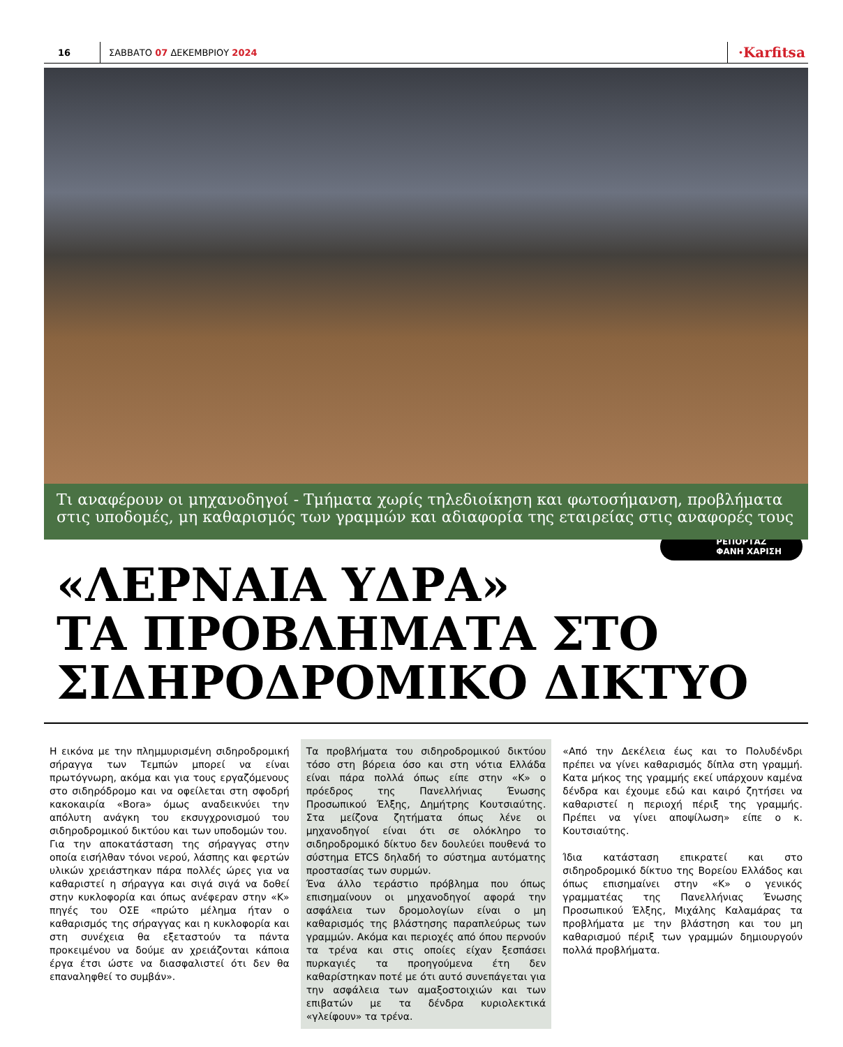16
ΣΑΒΒΑΤΟ 07 ΔΕΚΕΜΒΡΙΟΥ 2024
·Karfitsa
Τι αναφέρουν οι μηχανοδηγοί - Τμήματα χωρίς τηλεδιοίκηση και φωτοσήμανση, προβλήματα στις υποδομές, μη καθαρισμός των γραμμών και αδιαφορία της εταιρείας στις αναφορές τους
ΡΕΠΟΡΤΑΖ
ΦΑΝΗ ΧΑΡΙΣΗ
«ΛΕΡΝΑΙΑ ΥΔΡΑ»
ΤΑ ΠΡΟΒΛΗΜΑΤΑ ΣΤΟ ΣΙΔΗΡΟΔΡΟΜΙΚΟ ΔΙΚΤΥΟ
Η εικόνα με την πλημμυρισμένη σιδηροδρομική σήραγγα των Τεμπών μπορεί να είναι πρωτόγνωρη, ακόμα και για τους εργαζόμενους στο σιδηρόδρομο και να οφείλεται στη σφοδρή κακοκαιρία «Bora» όμως αναδεικνύει την απόλυτη ανάγκη του εκσυγχρονισμού του σιδηροδρομικού δικτύου και των υποδομών του.
Για την αποκατάσταση της σήραγγας στην οποία εισήλθαν τόνοι νερού, λάσπης και φερτών υλικών χρειάστηκαν πάρα πολλές ώρες για να καθαριστεί η σήραγγα και σιγά σιγά να δοθεί στην κυκλοφορία και όπως ανέφεραν στην «Κ» πηγές του ΟΣΕ «πρώτο μέλημα ήταν ο καθαρισμός της σήραγγας και η κυκλοφορία και στη συνέχεια θα εξεταστούν τα πάντα προκειμένου να δούμε αν χρειάζονται κάποια έργα έτσι ώστε να διασφαλιστεί ότι δεν θα επαναληφθεί το συμβάν».
Τα προβλήματα του σιδηροδρομικού δικτύου τόσο στη βόρεια όσο και στη νότια Ελλάδα είναι πάρα πολλά όπως είπε στην «Κ» ο πρόεδρος της Πανελλήνιας Ένωσης Προσωπικού Έλξης, Δημήτρης Κουτσιαύτης. Στα μείζονα ζητήματα όπως λένε οι μηχανοδηγοί είναι ότι σε ολόκληρο το σιδηροδρομικό δίκτυο δεν δουλεύει πουθενά το σύστημα ETCS δηλαδή το σύστημα αυτόματης προστασίας των συρμών.
Ένα άλλο τεράστιο πρόβλημα που όπως επισημαίνουν οι μηχανοδηγοί αφορά την ασφάλεια των δρομολογίων είναι ο μη καθαρισμός της βλάστησης παραπλεύρως των γραμμών. Ακόμα και περιοχές από όπου περνούν τα τρένα και στις οποίες είχαν ξεσπάσει πυρκαγιές τα προηγούμενα έτη δεν καθαρίστηκαν ποτέ με ότι αυτό συνεπάγεται για την ασφάλεια των αμαξοστοιχιών και των επιβατών με τα δένδρα κυριολεκτικά «γλείφουν» τα τρένα.
«Από την Δεκέλεια έως και το Πολυδένδρι πρέπει να γίνει καθαρισμός δίπλα στη γραμμή. Κατα μήκος της γραμμής εκεί υπάρχουν καμένα δένδρα και έχουμε εδώ και καιρό ζητήσει να καθαριστεί η περιοχή πέριξ της γραμμής. Πρέπει να γίνει αποψίλωση» είπε ο κ. Κουτσιαύτης.
Ίδια κατάσταση επικρατεί και στο σιδηροδρομικό δίκτυο της Βορείου Ελλάδος και όπως επισημαίνει στην «Κ» ο γενικός γραμματέας της Πανελλήνιας Ένωσης Προσωπικού Έλξης, Μιχάλης Καλαμάρας τα προβλήματα με την βλάστηση και του μη καθαρισμού πέριξ των γραμμών δημιουργούν πολλά προβλήματα.